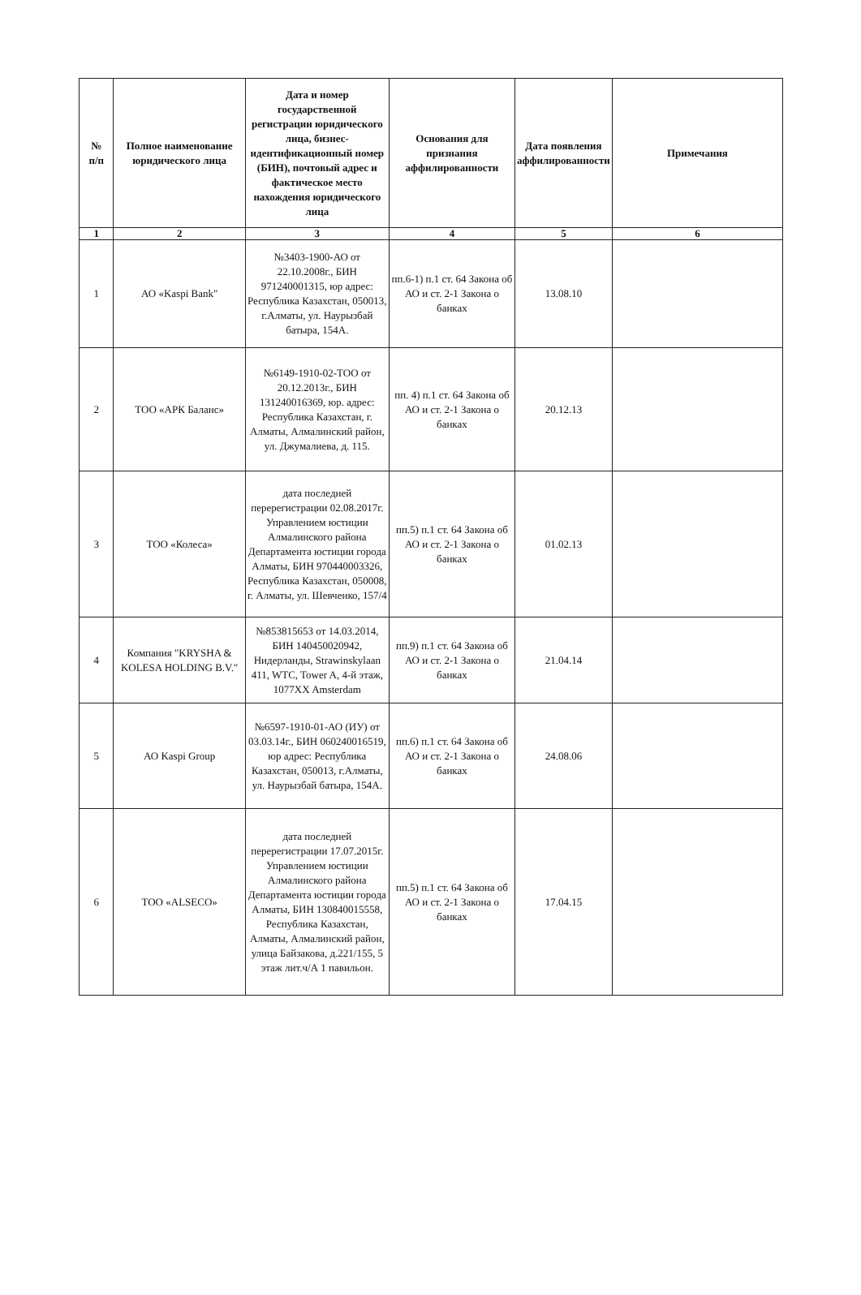| № п/п | Полное наименование юридического лица | Дата и номер государственной регистрации юридического лица, бизнес-идентификационный номер (БИН), почтовый адрес и фактическое место нахождения юридического лица | Основания для признания аффилированности | Дата появления аффилированности | Примечания |
| --- | --- | --- | --- | --- | --- |
| 1 | 2 | 3 | 4 | 5 | 6 |
| 1 | АО «Kaspi Bank" | №3403-1900-АО от 22.10.2008г., БИН 971240001315, юр адрес: Республика Казахстан, 050013, г.Алматы, ул. Наурызбай батыра, 154А. | пп.6-1) п.1 ст. 64 Закона об АО и ст. 2-1 Закона о банках | 13.08.10 | |
| 2 | ТОО «АРК Баланс» | №6149-1910-02-ТОО от 20.12.2013г., БИН 131240016369, юр. адрес: Республика Казахстан, г. Алматы, Алмалинский район, ул. Джумалиева, д. 115. | пп. 4) п.1 ст. 64 Закона об АО и ст. 2-1 Закона о банках | 20.12.13 | |
| 3 | ТОО «Колеса» | дата последней перерегистрации 02.08.2017г. Управлением юстиции Алмалинского района Департамента юстиции города Алматы, БИН 970440003326, Республика Казахстан, 050008, г. Алматы, ул. Шевченко, 157/4 | пп.5) п.1 ст. 64 Закона об АО и ст. 2-1 Закона о банках | 01.02.13 | |
| 4 | Компания "KRYSHA & KOLESA HOLDING B.V." | №853815653 от 14.03.2014, БИН 140450020942, Нидерланды, Strawinskylaan 411, WTC, Tower A, 4-й этаж, 1077XX Amsterdam | пп.9) п.1 ст. 64 Закона об АО и ст. 2-1 Закона о банках | 21.04.14 | |
| 5 | АО Kaspi Group | №6597-1910-01-АО (ИУ) от 03.03.14г., БИН 060240016519, юр адрес: Республика Казахстан, 050013, г.Алматы, ул. Наурызбай батыра, 154А. | пп.6) п.1 ст. 64 Закона об АО и ст. 2-1 Закона о банках | 24.08.06 | |
| 6 | ТОО «ALSECO» | дата последней перерегистрации 17.07.2015г. Управлением юстиции Алмалинского района Департамента юстиции города Алматы, БИН 130840015558, Республика Казахстан, Алматы, Алмалинский район, улица Байзакова, д.221/155, 5 этаж лит.ч/А 1 павильон. | пп.5) п.1 ст. 64 Закона об АО и ст. 2-1 Закона о банках | 17.04.15 | |